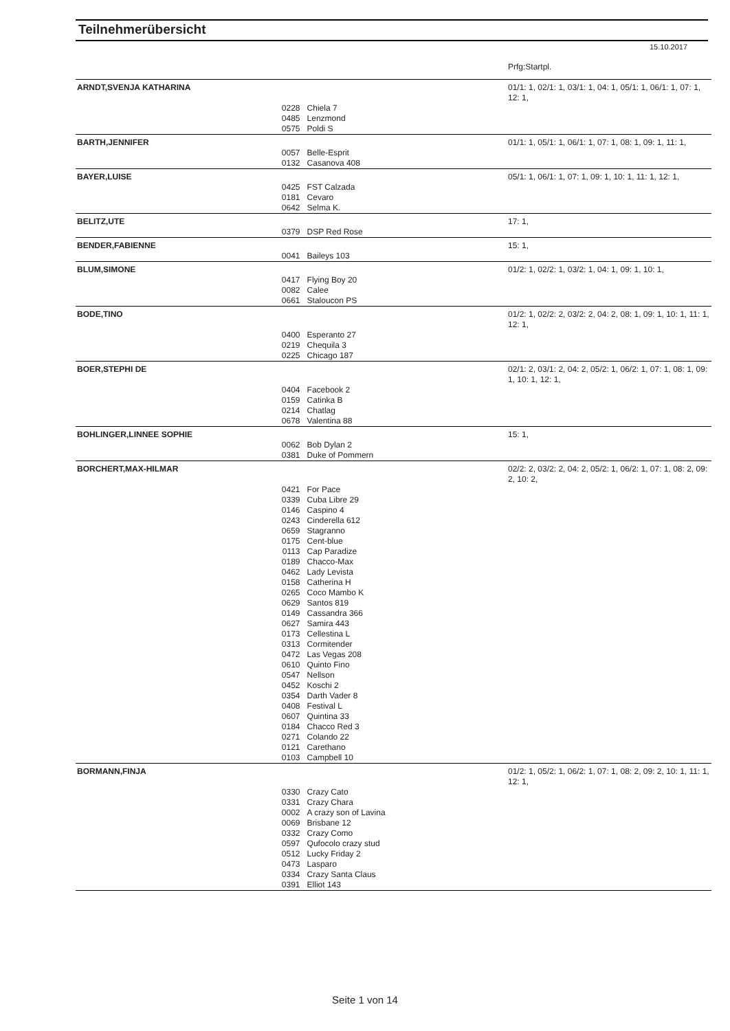Teilnehmerübersicht
15.10.2017
| | | | Prfg:Startpl. |
| ARNDT,SVENJA KATHARINA | | | 01/1: 1, 02/1: 1, 03/1: 1, 04: 1, 05/1: 1, 06/1: 1, 07: 1, 12: 1, |
| | 0228 | Chiela 7 | |
| | 0485 | Lenzmond | |
| | 0575 | Poldi S | |
| BARTH,JENNIFER | | | 01/1: 1, 05/1: 1, 06/1: 1, 07: 1, 08: 1, 09: 1, 11: 1, |
| | 0057 | Belle-Esprit | |
| | 0132 | Casanova 408 | |
| BAYER,LUISE | | | 05/1: 1, 06/1: 1, 07: 1, 09: 1, 10: 1, 11: 1, 12: 1, |
| | 0425 | FST Calzada | |
| | 0181 | Cevaro | |
| | 0642 | Selma K. | |
| BELITZ,UTE | | | 17: 1, |
| | 0379 | DSP Red Rose | |
| BENDER,FABIENNE | | | 15: 1, |
| | 0041 | Baileys 103 | |
| BLUM,SIMONE | | | 01/2: 1, 02/2: 1, 03/2: 1, 04: 1, 09: 1, 10: 1, |
| | 0417 | Flying Boy 20 | |
| | 0082 | Calee | |
| | 0661 | Staloucon PS | |
| BODE,TINO | | | 01/2: 1, 02/2: 2, 03/2: 2, 04: 2, 08: 1, 09: 1, 10: 1, 11: 1, 12: 1, |
| | 0400 | Esperanto 27 | |
| | 0219 | Chequila 3 | |
| | 0225 | Chicago 187 | |
| BOER,STEPHI DE | | | 02/1: 2, 03/1: 2, 04: 2, 05/2: 1, 06/2: 1, 07: 1, 08: 1, 09: 1, 10: 1, 12: 1, |
| | 0404 | Facebook 2 | |
| | 0159 | Catinka B | |
| | 0214 | Chatlag | |
| | 0678 | Valentina 88 | |
| BOHLINGER,LINNEE SOPHIE | | | 15: 1, |
| | 0062 | Bob Dylan 2 | |
| | 0381 | Duke of Pommern | |
| BORCHERT,MAX-HILMAR | | | 02/2: 2, 03/2: 2, 04: 2, 05/2: 1, 06/2: 1, 07: 1, 08: 2, 09: 2, 10: 2, |
| | 0421 | For Pace | |
| | 0339 | Cuba Libre 29 | |
| | 0146 | Caspino 4 | |
| | 0243 | Cinderella 612 | |
| | 0659 | Stagranno | |
| | 0175 | Cent-blue | |
| | 0113 | Cap Paradize | |
| | 0189 | Chacco-Max | |
| | 0462 | Lady Levista | |
| | 0158 | Catherina H | |
| | 0265 | Coco Mambo K | |
| | 0629 | Santos 819 | |
| | 0149 | Cassandra 366 | |
| | 0627 | Samira 443 | |
| | 0173 | Cellestina L | |
| | 0313 | Cormitender | |
| | 0472 | Las Vegas 208 | |
| | 0610 | Quinto Fino | |
| | 0547 | Nellson | |
| | 0452 | Koschi 2 | |
| | 0354 | Darth Vader 8 | |
| | 0408 | Festival L | |
| | 0607 | Quintina 33 | |
| | 0184 | Chacco Red 3 | |
| | 0271 | Colando 22 | |
| | 0121 | Carethano | |
| | 0103 | Campbell 10 | |
| BORMANN,FINJA | | | 01/2: 1, 05/2: 1, 06/2: 1, 07: 1, 08: 2, 09: 2, 10: 1, 11: 1, 12: 1, |
| | 0330 | Crazy Cato | |
| | 0331 | Crazy Chara | |
| | 0002 | A crazy son of Lavina | |
| | 0069 | Brisbane 12 | |
| | 0332 | Crazy Como | |
| | 0597 | Qufocolo crazy stud | |
| | 0512 | Lucky Friday 2 | |
| | 0473 | Lasparo | |
| | 0334 | Crazy Santa Claus | |
| | 0391 | Elliot 143 | |
Seite 1 von 14